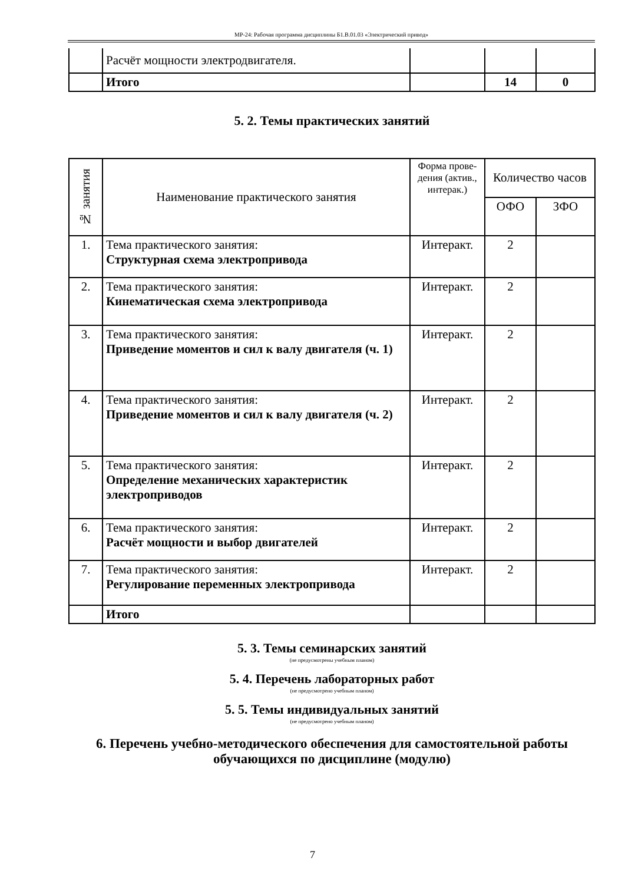МР-24: Рабочая программа дисциплины Б1.В.01.03 «Электрический привод»
| | Расчёт мощности электродвигателя. | | | |
| | Итого | | 14 | 0 |
5. 2. Темы практических занятий
| № занятия | Наименование практического занятия | Форма прове-дения (актив., интерак.) | Количество часов | |
| --- | --- | --- | --- | --- |
| | | | ОФО | ЗФО |
| 1. | Тема практического занятия: Структурная схема электропривода | Интеракт. | 2 | |
| 2. | Тема практического занятия: Кинематическая схема электропривода | Интеракт. | 2 | |
| 3. | Тема практического занятия: Приведение моментов и сил к валу двигателя (ч. 1) | Интеракт. | 2 | |
| 4. | Тема практического занятия: Приведение моментов и сил к валу двигателя (ч. 2) | Интеракт. | 2 | |
| 5. | Тема практического занятия: Определение механических характеристик электроприводов | Интеракт. | 2 | |
| 6. | Тема практического занятия: Расчёт мощности и выбор двигателей | Интеракт. | 2 | |
| 7. | Тема практического занятия: Регулирование переменных электропривода | Интеракт. | 2 | |
| | Итого | | | |
5. 3. Темы семинарских занятий
(не предусмотрены учебным планом)
5. 4. Перечень лабораторных работ
(не предусмотрено учебным планом)
5. 5. Темы индивидуальных занятий
(не предусмотрено учебным планом)
6. Перечень учебно-методического обеспечения для самостоятельной работы обучающихся по дисциплине (модулю)
7